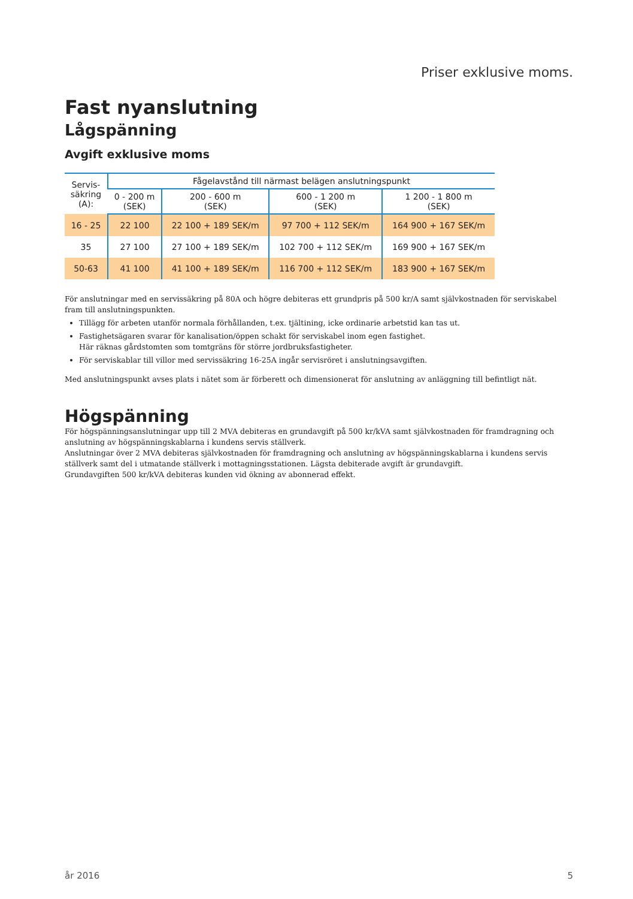Priser exklusive moms.
Fast nyanslutning
Lågspänning
Avgift exklusive moms
| Servis- säkring (A): | Fågelavstånd till närmast belägen anslutningspunkt | | | |
| --- | --- | --- | --- | --- |
| | 0 - 200 m (SEK) | 200 - 600 m (SEK) | 600 - 1 200 m (SEK) | 1 200 - 1 800 m (SEK) |
| 16 - 25 | 22 100 | 22 100 + 189 SEK/m | 97 700 + 112 SEK/m | 164 900 + 167 SEK/m |
| 35 | 27 100 | 27 100 + 189 SEK/m | 102 700 + 112 SEK/m | 169 900 + 167 SEK/m |
| 50-63 | 41 100 | 41 100 + 189 SEK/m | 116 700 + 112 SEK/m | 183 900 + 167 SEK/m |
För anslutningar med en servissäkring på 80A och högre debiteras ett grundpris på 500 kr/A samt självkostnaden för serviskabel fram till anslutningspunkten.
Tillägg för arbeten utanför normala förhållanden, t.ex. tjältining, icke ordinarie arbetstid kan tas ut.
Fastighetsägaren svarar för kanalisation/öppen schakt för serviskabel inom egen fastighet.
Här räknas gårdstomten som tomtgräns för större jordbruksfastigheter.
För serviskablar till villor med servissäkring 16-25A ingår servisröret i anslutningsavgiften.
Med anslutningspunkt avses plats i nätet som är förberett och dimensionerat för anslutning av anläggning till befintligt nät.
Högspänning
För högspänningsanslutningar upp till 2 MVA debiteras en grundavgift på 500 kr/kVA samt självkostnaden för framdragning och anslutning av högspänningskablarna i kundens servis ställverk.
Anslutningar över 2 MVA debiteras självkostnaden för framdragning och anslutning av högspänningskablarna i kundens servis ställverk samt del i utmatande ställverk i mottagningsstationen. Lägsta debiterade avgift är grundavgift.
Grundavgiften 500 kr/kVA debiteras kunden vid ökning av abonnerad effekt.
år 2016 5